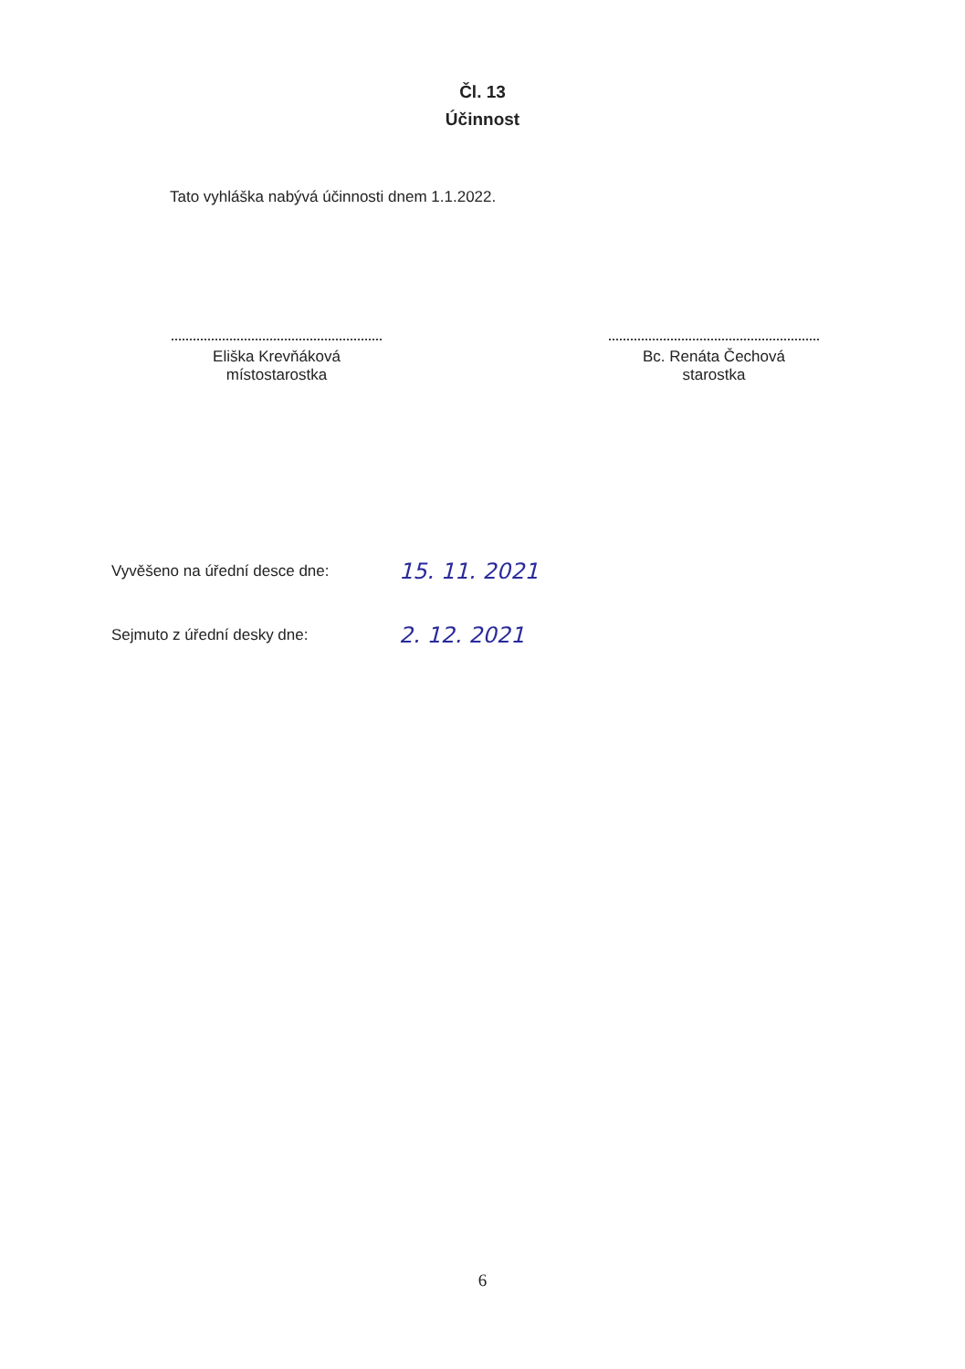Čl. 13
Účinnost
Tato vyhláška nabývá účinnosti dnem 1.1.2022.
Eliška Krevňáková
místostarostka
Bc. Renáta Čechová
starostka
Vyvěšeno na úřední desce dne: 15. 11. 2021
Sejmuto z úřední desky dne: 2. 12. 2021
6